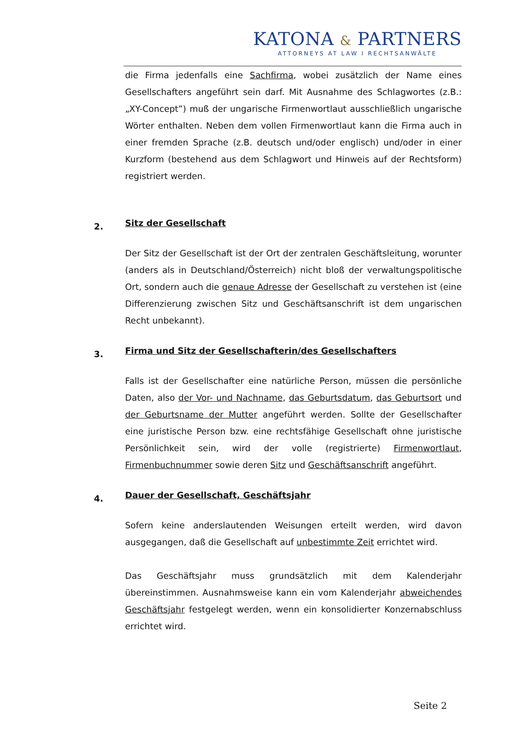KATONA & PARTNERS
ATTORNEYS AT LAW I RECHTSANWÄLTE
die Firma jedenfalls eine Sachfirma, wobei zusätzlich der Name eines Gesellschafters angeführt sein darf. Mit Ausnahme des Schlagwortes (z.B.: „XY-Concept”) muß der ungarische Firmenwortlaut ausschließlich ungarische Wörter enthalten. Neben dem vollen Firmenwortlaut kann die Firma auch in einer fremden Sprache (z.B. deutsch und/oder englisch) und/oder in einer Kurzform (bestehend aus dem Schlagwort und Hinweis auf der Rechtsform) registriert werden.
2.
Sitz der Gesellschaft
Der Sitz der Gesellschaft ist der Ort der zentralen Geschäftsleitung, worunter (anders als in Deutschland/Österreich) nicht bloß der verwaltungspolitische Ort, sondern auch die genaue Adresse der Gesellschaft zu verstehen ist (eine Differenzierung zwischen Sitz und Geschäftsanschrift ist dem ungarischen Recht unbekannt).
3.
Firma und Sitz der Gesellschafterin/des Gesellschafters
Falls ist der Gesellschafter eine natürliche Person, müssen die persönliche Daten, also der Vor- und Nachname, das Geburtsdatum, das Geburtsort und der Geburtsname der Mutter angeführt werden. Sollte der Gesellschafter eine juristische Person bzw. eine rechtsfähige Gesellschaft ohne juristische Persönlichkeit sein, wird der volle (registrierte) Firmenwortlaut, Firmenbuchnummer sowie deren Sitz und Geschäftsanschrift angeführt.
4.
Dauer der Gesellschaft, Geschäftsjahr
Sofern keine anderslautenden Weisungen erteilt werden, wird davon ausgegangen, daß die Gesellschaft auf unbestimmte Zeit errichtet wird.
Das Geschäftsjahr muss grundsätzlich mit dem Kalenderjahr übereinstimmen. Ausnahmsweise kann ein vom Kalenderjahr abweichendes Geschäftsjahr festgelegt werden, wenn ein konsolidierter Konzernabschluss errichtet wird.
Seite 2